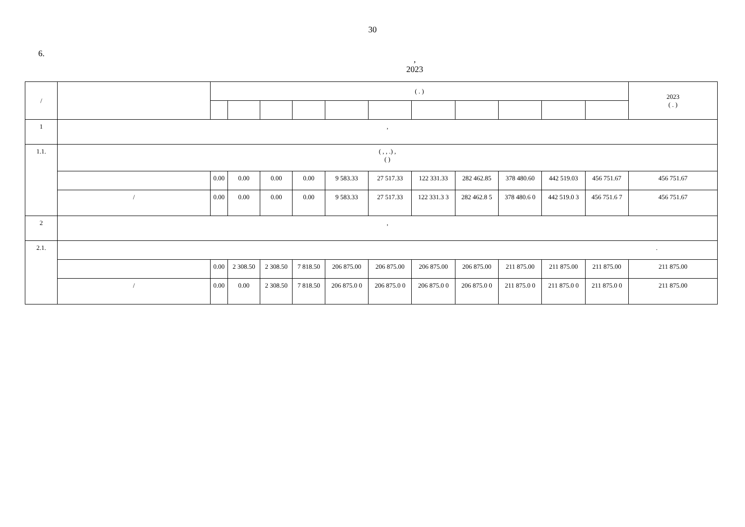30
6.
,
2023
| / | | ( . ) | | | | | | | | | | | 2023 ( . ) |
| --- | --- | --- | --- | --- | --- | --- | --- | --- | --- | --- | --- | --- | --- |
| 1 | , | | | | | | | | | | | | |
| 1.1. | ( , , .) , ( ) | | | | | | | | | | | | |
| | | 0.00 | 0.00 | 0.00 | 0.00 | 9 583.33 | 27 517.33 | 122 331.33 | 282 462.85 | 378 480.60 | 442 519.03 | 456 751.67 | 456 751.67 |
| | / | 0.00 | 0.00 | 0.00 | 0.00 | 9 583.33 | 27 517.33 | 122 331.3 3 | 282 462.8 5 | 378 480.6 0 | 442 519.0 3 | 456 751.6 7 | 456 751.67 |
| 2 | , | | | | | | | | | | | | |
| 2.1. | . | | | | | | | | | | | | |
| | | 0.00 | 2 308.50 | 2 308.50 | 7 818.50 | 206 875.00 | 206 875.00 | 206 875.00 | 206 875.00 | 211 875.00 | 211 875.00 | 211 875.00 | 211 875.00 |
| | / | 0.00 | 0.00 | 2 308.50 | 7 818.50 | 206 875.0 0 | 206 875.0 0 | 206 875.0 0 | 206 875.0 0 | 211 875.0 0 | 211 875.0 0 | 211 875.0 0 | 211 875.00 |